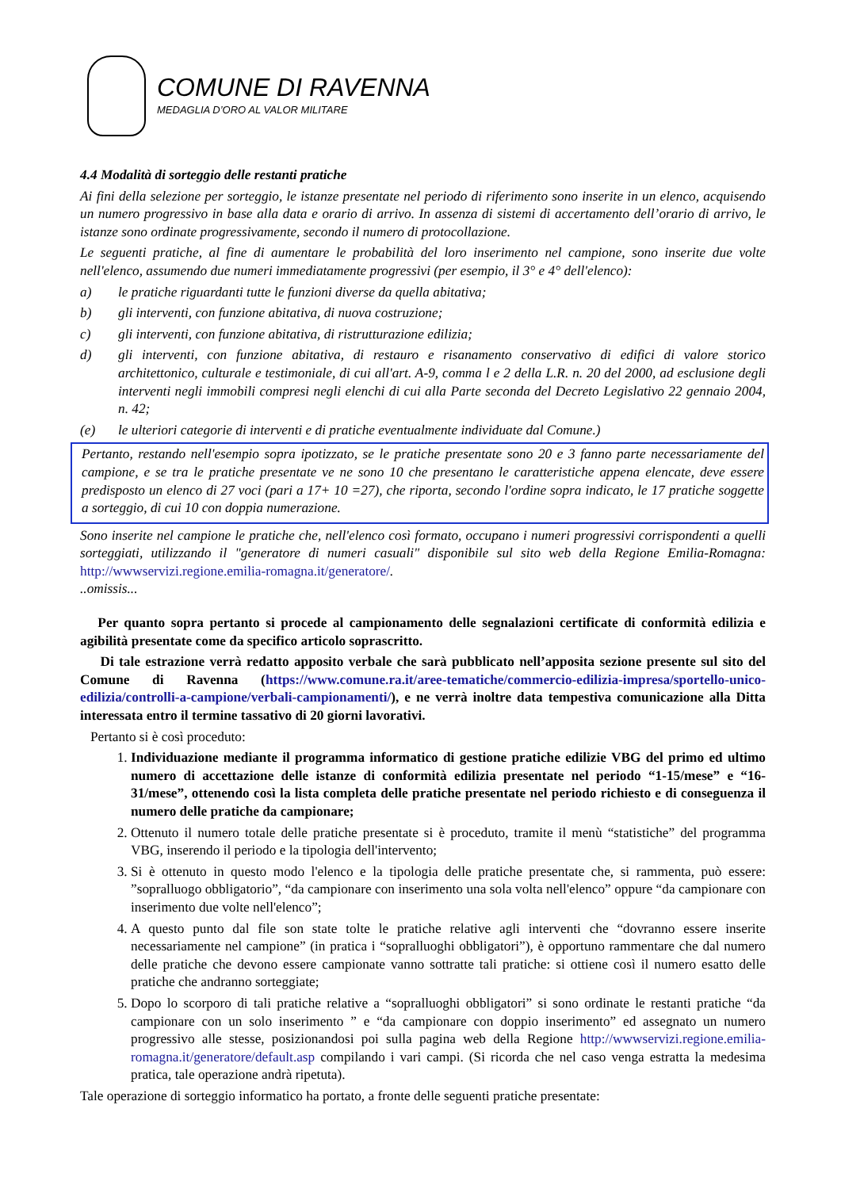COMUNE DI RAVENNA
MEDAGLIA D’ORO AL VALOR MILITARE
4.4 Modalità di sorteggio delle restanti pratiche
Ai fini della selezione per sorteggio, le istanze presentate nel periodo di riferimento sono inserite in un elenco, acquisendo un numero progressivo in base alla data e orario di arrivo. In assenza di sistemi di accertamento dell’orario di arrivo, le istanze sono ordinate progressivamente, secondo il numero di protocollazione.
Le seguenti pratiche, al fine di aumentare le probabilità del loro inserimento nel campione, sono inserite due volte nell'elenco, assumendo due numeri immediatamente progressivi (per esempio, il 3° e 4° dell'elenco):
a) le pratiche riguardanti tutte le funzioni diverse da quella abitativa;
b) gli interventi, con funzione abitativa, di nuova costruzione;
c) gli interventi, con funzione abitativa, di ristrutturazione edilizia;
d) gli interventi, con funzione abitativa, di restauro e risanamento conservativo di edifici di valore storico architettonico, culturale e testimoniale, di cui all'art. A-9, comma l e 2 della L.R. n. 20 del 2000, ad esclusione degli interventi negli immobili compresi negli elenchi di cui alla Parte seconda del Decreto Legislativo 22 gennaio 2004, n. 42;
(e) le ulteriori categorie di interventi e di pratiche eventualmente individuate dal Comune.)
Pertanto, restando nell'esempio sopra ipotizzato, se le pratiche presentate sono 20 e 3 fanno parte necessariamente del campione, e se tra le pratiche presentate ve ne sono 10 che presentano le caratteristiche appena elencate, deve essere predisposto un elenco di 27 voci (pari a 17+ 10 =27), che riporta, secondo l'ordine sopra indicato, le 17 pratiche soggette a sorteggio, di cui 10 con doppia numerazione.
Sono inserite nel campione le pratiche che, nell'elenco così formato, occupano i numeri progressivi corrispondenti a quelli sorteggiati, utilizzando il "generatore di numeri casuali" disponibile sul sito web della Regione Emilia-Romagna: http://wwwservizi.regione.emilia-romagna.it/generatore/.
..omissis...
Per quanto sopra pertanto si procede al campionamento delle segnalazioni certificate di conformità edilizia e agibilità presentate come da specifico articolo soprascritto.
Di tale estrazione verrà redatto apposito verbale che sarà pubblicato nell’apposita sezione presente sul sito del Comune di Ravenna (https://www.comune.ra.it/aree-tematiche/commercio-edilizia-impresa/sportello-unico-edilizia/controlli-a-campione/verbali-campionamenti/), e ne verrà inoltre data tempestiva comunicazione alla Ditta interessata entro il termine tassativo di 20 giorni lavorativi.
Pertanto si è così proceduto:
1. Individuazione mediante il programma informatico di gestione pratiche edilizie VBG del primo ed ultimo numero di accettazione delle istanze di conformità edilizia presentate nel periodo “1-15/mese” e “16-31/mese”, ottenendo così la lista completa delle pratiche presentate nel periodo richiesto e di conseguenza il numero delle pratiche da campionare;
2. Ottenuto il numero totale delle pratiche presentate si è proceduto, tramite il menù “statistiche” del programma VBG, inserendo il periodo e la tipologia dell'intervento;
3. Si è ottenuto in questo modo l'elenco e la tipologia delle pratiche presentate che, si rammenta, può essere: ”sopralluogo obbligatorio”, “da campionare con inserimento una sola volta nell'elenco” oppure “da campionare con inserimento due volte nell'elenco”;
4. A questo punto dal file son state tolte le pratiche relative agli interventi che “dovranno essere inserite necessariamente nel campione” (in pratica i “sopralluoghi obbligatori”), è opportuno rammentare che dal numero delle pratiche che devono essere campionate vanno sottratte tali pratiche: si ottiene così il numero esatto delle pratiche che andranno sorteggiate;
5. Dopo lo scorporo di tali pratiche relative a “sopralluoghi obbligatori” si sono ordinate le restanti pratiche “da campionare con un solo inserimento ” e “da campionare con doppio inserimento” ed assegnato un numero progressivo alle stesse, posizionandosi poi sulla pagina web della Regione http://wwwservizi.regione.emilia-romagna.it/generatore/default.asp compilando i vari campi. (Si ricorda che nel caso venga estratta la medesima pratica, tale operazione andrà ripetuta).
Tale operazione di sorteggio informatico ha portato, a fronte delle seguenti pratiche presentate: